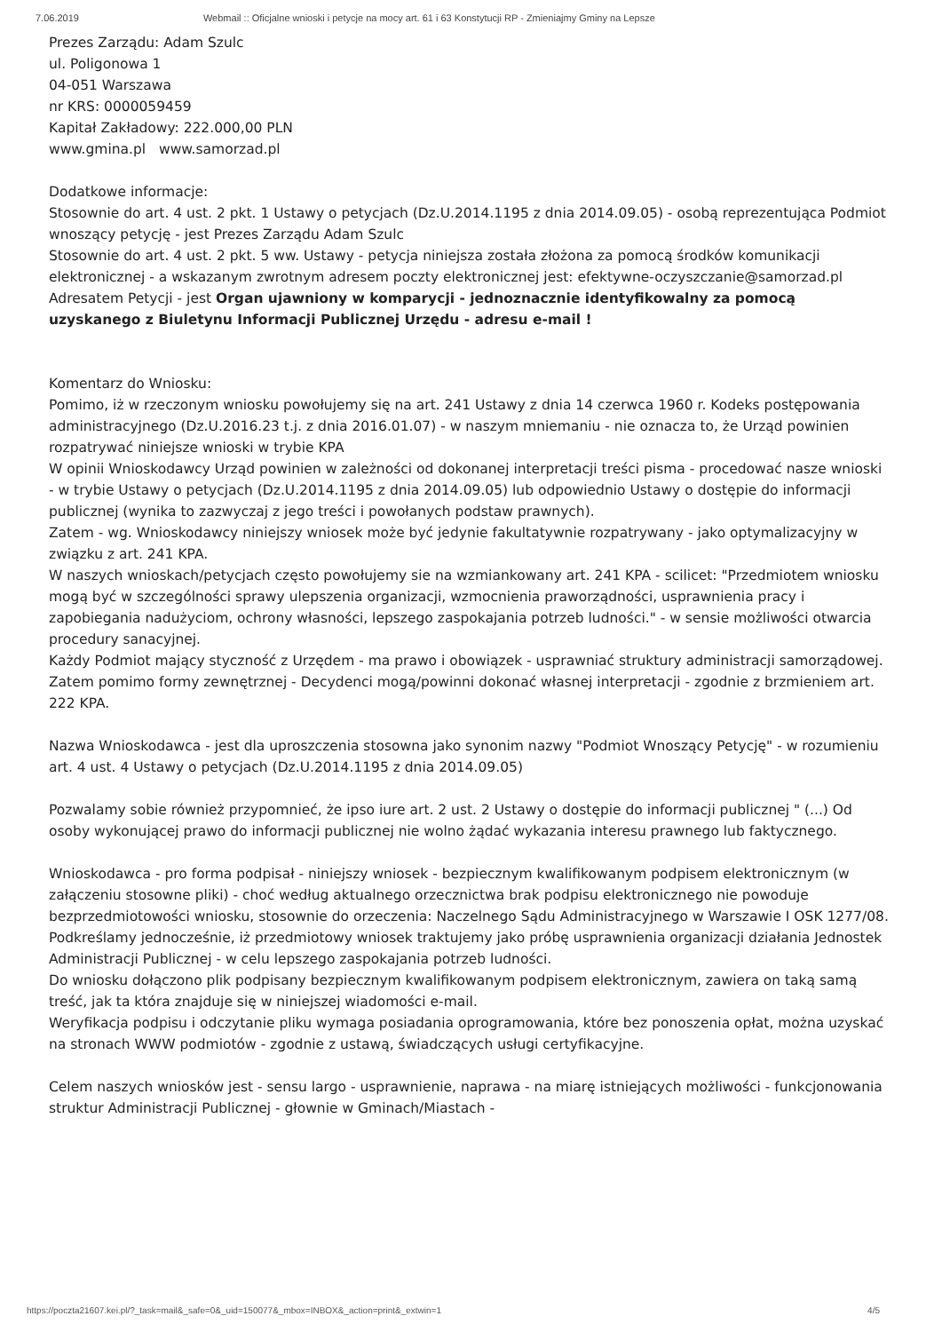7.06.2019 Webmail :: Oficjalne wnioski i petycje na mocy art. 61 i 63 Konstytucji RP - Zmieniajmy Gminy na Lepsze
Prezes Zarządu: Adam Szulc
ul. Poligonowa 1
04-051 Warszawa
nr KRS: 0000059459
Kapitał Zakładowy: 222.000,00 PLN
www.gmina.pl www.samorzad.pl
Dodatkowe informacje:
Stosownie do art. 4 ust. 2 pkt. 1 Ustawy o petycjach (Dz.U.2014.1195 z dnia 2014.09.05) - osobą reprezentująca Podmiot wnoszący petycję - jest Prezes Zarządu Adam Szulc
Stosownie do art. 4 ust. 2 pkt. 5 ww. Ustawy - petycja niniejsza została złożona za pomocą środków komunikacji elektronicznej - a wskazanym zwrotnym adresem poczty elektronicznej jest: efektywne-oczyszczanie@samorzad.pl
Adresatem Petycji - jest Organ ujawniony w komparycji - jednoznacznie identyfikowalny za pomocą uzyskanego z Biuletynu Informacji Publicznej Urzędu - adresu e-mail !
Komentarz do Wniosku:
Pomimo, iż w rzeczonym wniosku powołujemy się na art. 241 Ustawy z dnia 14 czerwca 1960 r. Kodeks postępowania administracyjnego (Dz.U.2016.23 t.j. z dnia 2016.01.07) - w naszym mniemaniu - nie oznacza to, że Urząd powinien rozpatrywać niniejsze wnioski w trybie KPA
W opinii Wnioskodawcy Urząd powinien w zależności od dokonanej interpretacji treści pisma - procedować nasze wnioski - w trybie Ustawy o petycjach (Dz.U.2014.1195 z dnia 2014.09.05) lub odpowiednio Ustawy o dostępie do informacji publicznej (wynika to zazwyczaj z jego treści i powołanych podstaw prawnych).
Zatem - wg. Wnioskodawcy niniejszy wniosek może być jedynie fakultatywnie rozpatrywany - jako optymalizacyjny w związku z art. 241 KPA.
W naszych wnioskach/petycjach często powołujemy sie na wzmiankowany art. 241 KPA - scilicet: "Przedmiotem wniosku mogą być w szczególności sprawy ulepszenia organizacji, wzmocnienia praworządności, usprawnienia pracy i zapobiegania nadużyciom, ochrony własności, lepszego zaspokajania potrzeb ludności." - w sensie możliwości otwarcia procedury sanacyjnej.
Każdy Podmiot mający styczność z Urzędem - ma prawo i obowiązek - usprawniać struktury administracji samorządowej.
Zatem pomimo formy zewnętrznej - Decydenci mogą/powinni dokonać własnej interpretacji - zgodnie z brzmieniem art. 222 KPA.
Nazwa Wnioskodawca - jest dla uproszczenia stosowna jako synonim nazwy "Podmiot Wnoszący Petycję" - w rozumieniu art. 4 ust. 4 Ustawy o petycjach (Dz.U.2014.1195 z dnia 2014.09.05)
Pozwalamy sobie również przypomnieć, że ipso iure art. 2 ust. 2 Ustawy o dostępie do informacji publicznej " (...) Od osoby wykonującej prawo do informacji publicznej nie wolno żądać wykazania interesu prawnego lub faktycznego.
Wnioskodawca - pro forma podpisał - niniejszy wniosek - bezpiecznym kwalifikowanym podpisem elektronicznym (w załączeniu stosowne pliki) - choć według aktualnego orzecznictwa brak podpisu elektronicznego nie powoduje bezprzedmiotowości wniosku, stosownie do orzeczenia: Naczelnego Sądu Administracyjnego w Warszawie I OSK 1277/08. Podkreślamy jednocześnie, iż przedmiotowy wniosek traktujemy jako próbę usprawnienia organizacji działania Jednostek Administracji Publicznej - w celu lepszego zaspokajania potrzeb ludności.
Do wniosku dołączono plik podpisany bezpiecznym kwalifikowanym podpisem elektronicznym, zawiera on taką samą treść, jak ta która znajduje się w niniejszej wiadomości e-mail.
Weryfikacja podpisu i odczytanie pliku wymaga posiadania oprogramowania, które bez ponoszenia opłat, można uzyskać na stronach WWW podmiotów - zgodnie z ustawą, świadczących usługi certyfikacyjne.
Celem naszych wniosków jest - sensu largo - usprawnienie, naprawa - na miarę istniejących możliwości - funkcjonowania struktur Administracji Publicznej - głownie w Gminach/Miastach -
https://poczta21607.kei.pl/?_task=mail&_safe=0&_uid=150077&_mbox=INBOX&_action=print&_extwin=1 4/5